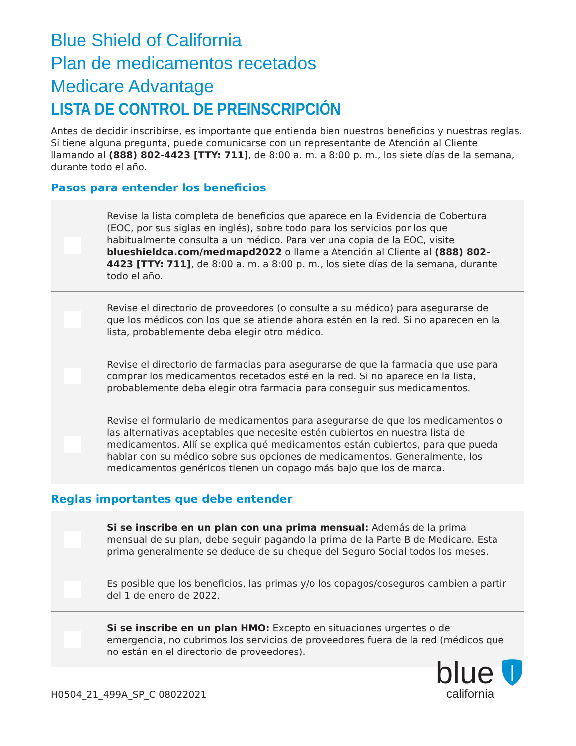Blue Shield of California
Plan de medicamentos recetados
Medicare Advantage
LISTA DE CONTROL DE PREINSCRIPCIÓN
Antes de decidir inscribirse, es importante que entienda bien nuestros beneficios y nuestras reglas. Si tiene alguna pregunta, puede comunicarse con un representante de Atención al Cliente llamando al (888) 802-4423 [TTY: 711], de 8:00 a. m. a 8:00 p. m., los siete días de la semana, durante todo el año.
Pasos para entender los beneficios
Revise la lista completa de beneficios que aparece en la Evidencia de Cobertura (EOC, por sus siglas en inglés), sobre todo para los servicios por los que habitualmente consulta a un médico. Para ver una copia de la EOC, visite blueshieldca.com/medmapd2022 o llame a Atención al Cliente al (888) 802-4423 [TTY: 711], de 8:00 a. m. a 8:00 p. m., los siete días de la semana, durante todo el año.
Revise el directorio de proveedores (o consulte a su médico) para asegurarse de que los médicos con los que se atiende ahora estén en la red. Si no aparecen en la lista, probablemente deba elegir otro médico.
Revise el directorio de farmacias para asegurarse de que la farmacia que use para comprar los medicamentos recetados esté en la red. Si no aparece en la lista, probablemente deba elegir otra farmacia para conseguir sus medicamentos.
Revise el formulario de medicamentos para asegurarse de que los medicamentos o las alternativas aceptables que necesite estén cubiertos en nuestra lista de medicamentos. Allí se explica qué medicamentos están cubiertos, para que pueda hablar con su médico sobre sus opciones de medicamentos. Generalmente, los medicamentos genéricos tienen un copago más bajo que los de marca.
Reglas importantes que debe entender
Si se inscribe en un plan con una prima mensual: Además de la prima mensual de su plan, debe seguir pagando la prima de la Parte B de Medicare. Esta prima generalmente se deduce de su cheque del Seguro Social todos los meses.
Es posible que los beneficios, las primas y/o los copagos/coseguros cambien a partir del 1 de enero de 2022.
Si se inscribe en un plan HMO: Excepto en situaciones urgentes o de emergencia, no cubrimos los servicios de proveedores fuera de la red (médicos que no están en el directorio de proveedores).
H0504_21_499A_SP_C 08022021
blue
california